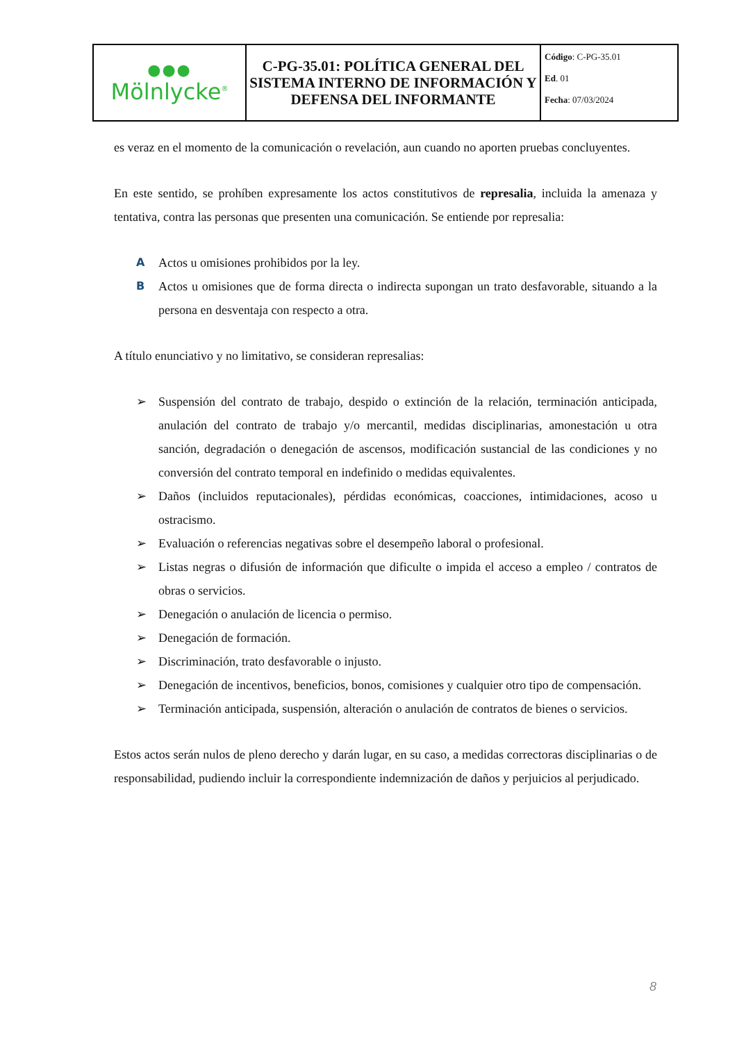| ●●● Mölnlycke<sup>®</sup> | C-PG-35.01: POLÍTICA GENERAL DEL SISTEMA INTERNO DE INFORMACIÓN Y DEFENSA DEL INFORMANTE | Código : C-PG-35.01 Ed . 01 Fecha : 07/03/2024 |
es veraz en el momento de la comunicación o revelación, aun cuando no aporten pruebas concluyentes.
En este sentido, se prohíben expresamente los actos constitutivos de represalia, incluida la amenaza y tentativa, contra las personas que presenten una comunicación. Se entiende por represalia:
A Actos u omisiones prohibidos por la ley.
B Actos u omisiones que de forma directa o indirecta supongan un trato desfavorable, situando a la persona en desventaja con respecto a otra.
A título enunciativo y no limitativo, se consideran represalias:
➢ Suspensión del contrato de trabajo, despido o extinción de la relación, terminación anticipada, anulación del contrato de trabajo y/o mercantil, medidas disciplinarias, amonestación u otra sanción, degradación o denegación de ascensos, modificación sustancial de las condiciones y no conversión del contrato temporal en indefinido o medidas equivalentes.
➢ Daños (incluidos reputacionales), pérdidas económicas, coacciones, intimidaciones, acoso u ostracismo.
➢ Evaluación o referencias negativas sobre el desempeño laboral o profesional.
➢ Listas negras o difusión de información que dificulte o impida el acceso a empleo / contratos de obras o servicios.
➢ Denegación o anulación de licencia o permiso.
➢ Denegación de formación.
➢ Discriminación, trato desfavorable o injusto.
➢ Denegación de incentivos, beneficios, bonos, comisiones y cualquier otro tipo de compensación.
➢ Terminación anticipada, suspensión, alteración o anulación de contratos de bienes o servicios.
Estos actos serán nulos de pleno derecho y darán lugar, en su caso, a medidas correctoras disciplinarias o de responsabilidad, pudiendo incluir la correspondiente indemnización de daños y perjuicios al perjudicado.
8